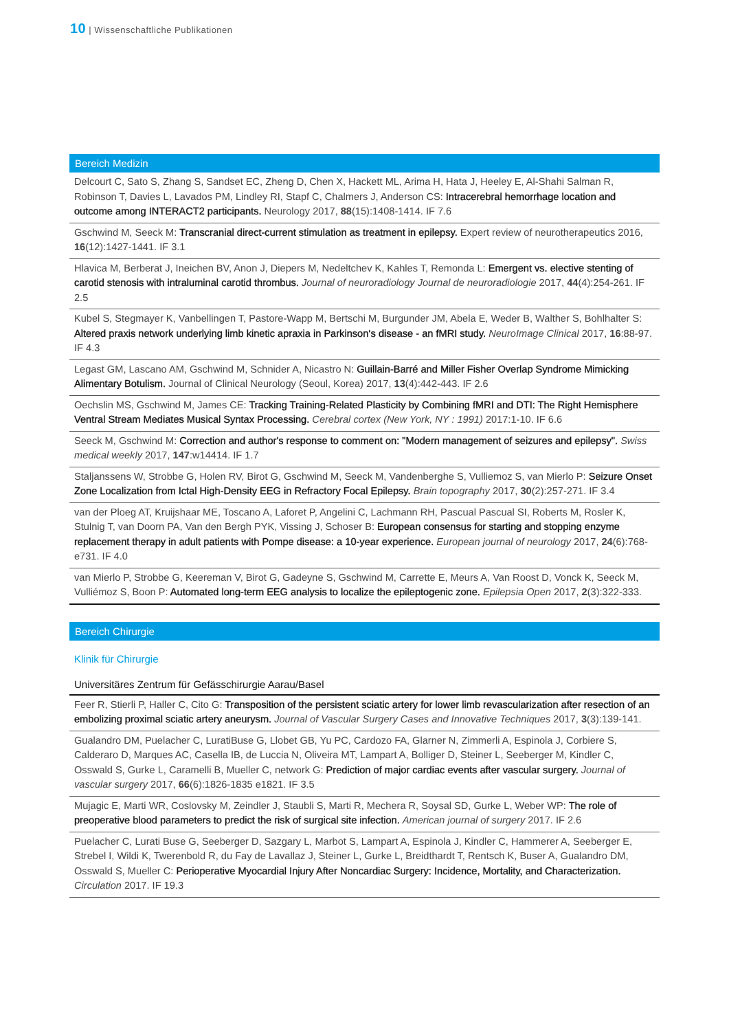10 | Wissenschaftliche Publikationen
Bereich Medizin
Delcourt C, Sato S, Zhang S, Sandset EC, Zheng D, Chen X, Hackett ML, Arima H, Hata J, Heeley E, Al-Shahi Salman R, Robinson T, Davies L, Lavados PM, Lindley RI, Stapf C, Chalmers J, Anderson CS: Intracerebral hemorrhage location and outcome among INTERACT2 participants. Neurology 2017, 88(15):1408-1414. IF 7.6
Gschwind M, Seeck M: Transcranial direct-current stimulation as treatment in epilepsy. Expert review of neurotherapeutics 2016, 16(12):1427-1441. IF 3.1
Hlavica M, Berberat J, Ineichen BV, Anon J, Diepers M, Nedeltchev K, Kahles T, Remonda L: Emergent vs. elective stenting of carotid stenosis with intraluminal carotid thrombus. Journal of neuroradiology Journal de neuroradiologie 2017, 44(4):254-261. IF 2.5
Kubel S, Stegmayer K, Vanbellingen T, Pastore-Wapp M, Bertschi M, Burgunder JM, Abela E, Weder B, Walther S, Bohlhalter S: Altered praxis network underlying limb kinetic apraxia in Parkinson‘s disease - an fMRI study. NeuroImage Clinical 2017, 16:88-97. IF 4.3
Legast GM, Lascano AM, Gschwind M, Schnider A, Nicastro N: Guillain-Barré and Miller Fisher Overlap Syndrome Mimicking Alimentary Botulism. Journal of Clinical Neurology (Seoul, Korea) 2017, 13(4):442-443. IF 2.6
Oechslin MS, Gschwind M, James CE: Tracking Training-Related Plasticity by Combining fMRI and DTI: The Right Hemisphere Ventral Stream Mediates Musical Syntax Processing. Cerebral cortex (New York, NY : 1991) 2017:1-10. IF 6.6
Seeck M, Gschwind M: Correction and author's response to comment on: "Modern management of seizures and epilepsy". Swiss medical weekly 2017, 147:w14414. IF 1.7
Staljanssens W, Strobbe G, Holen RV, Birot G, Gschwind M, Seeck M, Vandenberghe S, Vulliemoz S, van Mierlo P: Seizure Onset Zone Localization from Ictal High-Density EEG in Refractory Focal Epilepsy. Brain topography 2017, 30(2):257-271. IF 3.4
van der Ploeg AT, Kruijshaar ME, Toscano A, Laforet P, Angelini C, Lachmann RH, Pascual Pascual SI, Roberts M, Rosler K, Stulnig T, van Doorn PA, Van den Bergh PYK, Vissing J, Schoser B: European consensus for starting and stopping enzyme replacement therapy in adult patients with Pompe disease: a 10-year experience. European journal of neurology 2017, 24(6):768-e731. IF 4.0
van Mierlo P, Strobbe G, Keereman V, Birot G, Gadeyne S, Gschwind M, Carrette E, Meurs A, Van Roost D, Vonck K, Seeck M, Vulliémoz S, Boon P: Automated long-term EEG analysis to localize the epileptogenic zone. Epilepsia Open 2017, 2(3):322-333.
Bereich Chirurgie
Klinik für Chirurgie
Universitäres Zentrum für Gefässchirurgie Aarau/Basel
Feer R, Stierli P, Haller C, Cito G: Transposition of the persistent sciatic artery for lower limb revascularization after resection of an embolizing proximal sciatic artery aneurysm. Journal of Vascular Surgery Cases and Innovative Techniques 2017, 3(3):139-141.
Gualandro DM, Puelacher C, LuratiBuse G, Llobet GB, Yu PC, Cardozo FA, Glarner N, Zimmerli A, Espinola J, Corbiere S, Calderaro D, Marques AC, Casella IB, de Luccia N, Oliveira MT, Lampart A, Bolliger D, Steiner L, Seeberger M, Kindler C, Osswald S, Gurke L, Caramelli B, Mueller C, network G: Prediction of major cardiac events after vascular surgery. Journal of vascular surgery 2017, 66(6):1826-1835 e1821. IF 3.5
Mujagic E, Marti WR, Coslovsky M, Zeindler J, Staubli S, Marti R, Mechera R, Soysal SD, Gurke L, Weber WP: The role of preoperative blood parameters to predict the risk of surgical site infection. American journal of surgery 2017. IF 2.6
Puelacher C, Lurati Buse G, Seeberger D, Sazgary L, Marbot S, Lampart A, Espinola J, Kindler C, Hammerer A, Seeberger E, Strebel I, Wildi K, Twerenbold R, du Fay de Lavallaz J, Steiner L, Gurke L, Breidthardt T, Rentsch K, Buser A, Gualandro DM, Osswald S, Mueller C: Perioperative Myocardial Injury After Noncardiac Surgery: Incidence, Mortality, and Characterization. Circulation 2017. IF 19.3